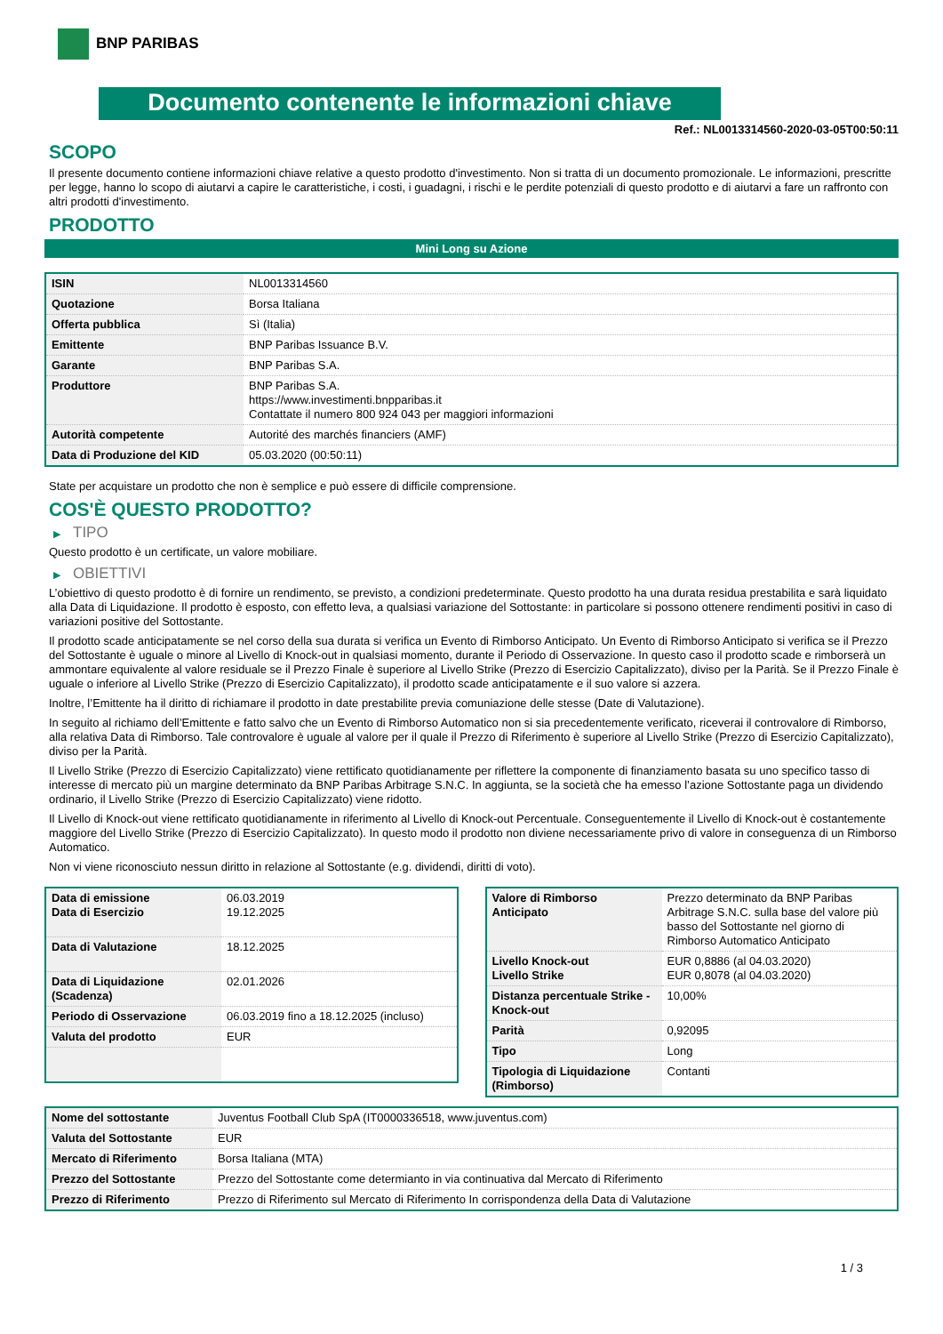BNP PARIBAS
Documento contenente le informazioni chiave
Ref.: NL0013314560-2020-03-05T00:50:11
SCOPO
Il presente documento contiene informazioni chiave relative a questo prodotto d'investimento. Non si tratta di un documento promozionale. Le informazioni, prescritte per legge, hanno lo scopo di aiutarvi a capire le caratteristiche, i costi, i guadagni, i rischi e le perdite potenziali di questo prodotto e di aiutarvi a fare un raffronto con altri prodotti d'investimento.
PRODOTTO
Mini Long su Azione
| ISIN | NL0013314560 |
| Quotazione | Borsa Italiana |
| Offerta pubblica | Sì (Italia) |
| Emittente | BNP Paribas Issuance B.V. |
| Garante | BNP Paribas S.A. |
| Produttore | BNP Paribas S.A. https://www.investimenti.bnpparibas.it Contattate il numero 800 924 043 per maggiori informazioni |
| Autorità competente | Autorité des marchés financiers (AMF) |
| Data di Produzione del KID | 05.03.2020 (00:50:11) |
State per acquistare un prodotto che non è semplice e può essere di difficile comprensione.
COS'È QUESTO PRODOTTO?
▶ TIPO
Questo prodotto è un certificate, un valore mobiliare.
▶ OBIETTIVI
L’obiettivo di questo prodotto è di fornire un rendimento, se previsto, a condizioni predeterminate. Questo prodotto ha una durata residua prestabilita e sarà liquidato alla Data di Liquidazione. Il prodotto è esposto, con effetto leva, a qualsiasi variazione del Sottostante: in particolare si possono ottenere rendimenti positivi in caso di variazioni positive del Sottostante.
Il prodotto scade anticipatamente se nel corso della sua durata si verifica un Evento di Rimborso Anticipato. Un Evento di Rimborso Anticipato si verifica se il Prezzo del Sottostante è uguale o minore al Livello di Knock-out in qualsiasi momento, durante il Periodo di Osservazione. In questo caso il prodotto scade e rimborserà un ammontare equivalente al valore residuale se il Prezzo Finale è superiore al Livello Strike (Prezzo di Esercizio Capitalizzato), diviso per la Parità. Se il Prezzo Finale è uguale o inferiore al Livello Strike (Prezzo di Esercizio Capitalizzato), il prodotto scade anticipatamente e il suo valore si azzera.
Inoltre, l’Emittente ha il diritto di richiamare il prodotto in date prestabilite previa comuniazione delle stesse (Date di Valutazione).
In seguito al richiamo dell’Emittente e fatto salvo che un Evento di Rimborso Automatico non si sia precedentemente verificato, riceverai il controvalore di Rimborso, alla relativa Data di Rimborso. Tale controvalore è uguale al valore per il quale il Prezzo di Riferimento è superiore al Livello Strike (Prezzo di Esercizio Capitalizzato), diviso per la Parità.
Il Livello Strike (Prezzo di Esercizio Capitalizzato) viene rettificato quotidianamente per riflettere la componente di finanziamento basata su uno specifico tasso di interesse di mercato più un margine determinato da BNP Paribas Arbitrage S.N.C. In aggiunta, se la società che ha emesso l’azione Sottostante paga un dividendo ordinario, il Livello Strike (Prezzo di Esercizio Capitalizzato) viene ridotto.
Il Livello di Knock-out viene rettificato quotidianamente in riferimento al Livello di Knock-out Percentuale. Conseguentemente il Livello di Knock-out è costantemente maggiore del Livello Strike (Prezzo di Esercizio Capitalizzato). In questo modo il prodotto non diviene necessariamente privo di valore in conseguenza di un Rimborso Automatico.
Non vi viene riconosciuto nessun diritto in relazione al Sottostante (e.g. dividendi, diritti di voto).
| Data di emissione Data di Esercizio | 06.03.2019 19.12.2025 |
| Data di Valutazione | 18.12.2025 |
| Data di Liquidazione (Scadenza) | 02.01.2026 |
| Periodo di Osservazione | 06.03.2019 fino a 18.12.2025 (incluso) |
| Valuta del prodotto | EUR |
| Valore di Rimborso Anticipato | Prezzo determinato da BNP Paribas Arbitrage S.N.C. sulla base del valore più basso del Sottostante nel giorno di Rimborso Automatico Anticipato |
| Livello Knock-out Livello Strike | EUR 0,8886 (al 04.03.2020) EUR 0,8078 (al 04.03.2020) |
| Distanza percentuale Strike - Knock-out | 10,00% |
| Parità | 0,92095 |
| Tipo | Long |
| Tipologia di Liquidazione (Rimborso) | Contanti |
| Nome del sottostante | Juventus Football Club SpA (IT0000336518, www.juventus.com) |
| Valuta del Sottostante | EUR |
| Mercato di Riferimento | Borsa Italiana (MTA) |
| Prezzo del Sottostante | Prezzo del Sottostante come determianto in via continuativa dal Mercato di Riferimento |
| Prezzo di Riferimento | Prezzo di Riferimento sul Mercato di Riferimento In corrispondenza della Data di Valutazione |
1 / 3